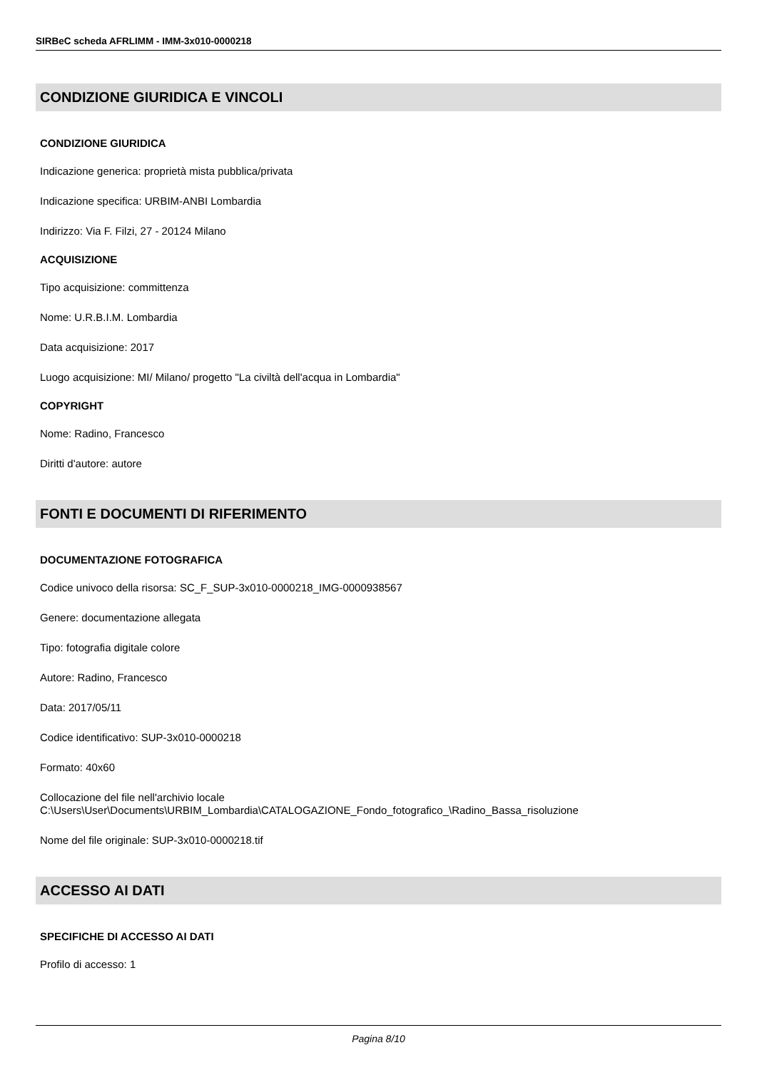SIRBeC scheda AFRLIMM - IMM-3x010-0000218
CONDIZIONE GIURIDICA E VINCOLI
CONDIZIONE GIURIDICA
Indicazione generica: proprietà mista pubblica/privata
Indicazione specifica: URBIM-ANBI Lombardia
Indirizzo: Via F. Filzi, 27 - 20124 Milano
ACQUISIZIONE
Tipo acquisizione: committenza
Nome: U.R.B.I.M. Lombardia
Data acquisizione: 2017
Luogo acquisizione: MI/ Milano/ progetto "La civiltà dell'acqua in Lombardia"
COPYRIGHT
Nome: Radino, Francesco
Diritti d'autore: autore
FONTI E DOCUMENTI DI RIFERIMENTO
DOCUMENTAZIONE FOTOGRAFICA
Codice univoco della risorsa: SC_F_SUP-3x010-0000218_IMG-0000938567
Genere: documentazione allegata
Tipo: fotografia digitale colore
Autore: Radino, Francesco
Data: 2017/05/11
Codice identificativo: SUP-3x010-0000218
Formato: 40x60
Collocazione del file nell'archivio locale
C:\Users\User\Documents\URBIM_Lombardia\CATALOGAZIONE_Fondo_fotografico_\Radino_Bassa_risoluzione
Nome del file originale: SUP-3x010-0000218.tif
ACCESSO AI DATI
SPECIFICHE DI ACCESSO AI DATI
Profilo di accesso: 1
Pagina 8/10